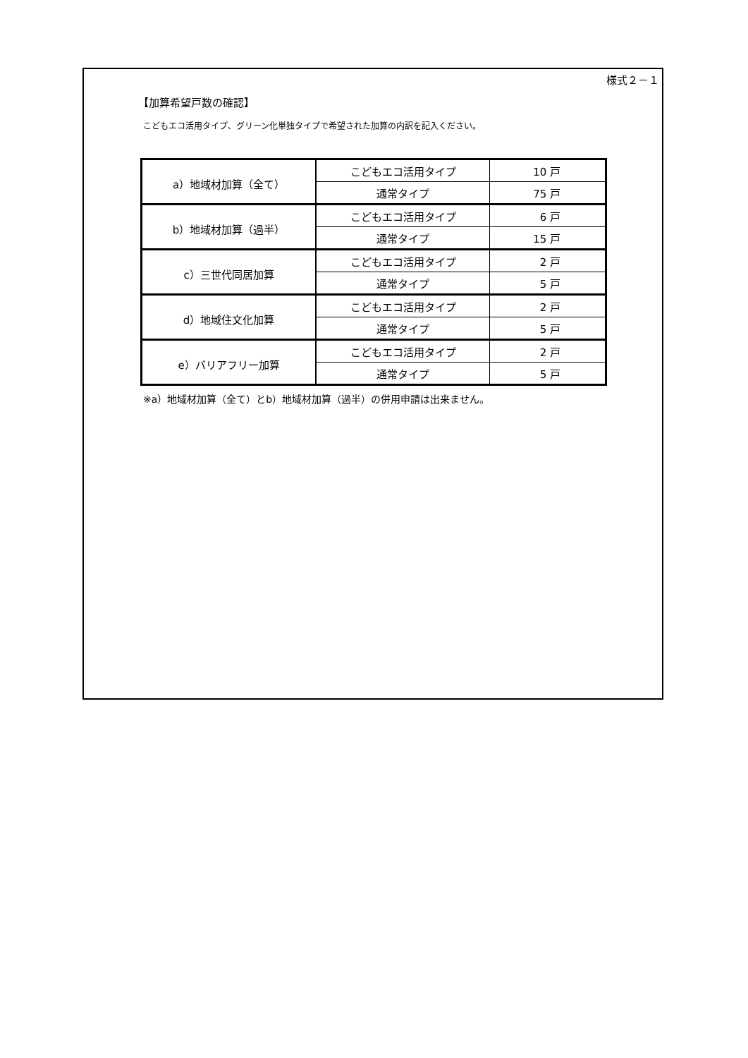様式２－１
【加算希望戸数の確認】
こどもエコ活用タイプ、グリーン化単独タイプで希望された加算の内訳を記入ください。
| a）地域材加算（全て） | こどもエコ活用タイプ | 10 戸 |
| | 通常タイプ | 75 戸 |
| b）地域材加算（過半） | こどもエコ活用タイプ | 6 戸 |
| | 通常タイプ | 15 戸 |
| c）三世代同居加算 | こどもエコ活用タイプ | 2 戸 |
| | 通常タイプ | 5 戸 |
| d）地域住文化加算 | こどもエコ活用タイプ | 2 戸 |
| | 通常タイプ | 5 戸 |
| e）バリアフリー加算 | こどもエコ活用タイプ | 2 戸 |
| | 通常タイプ | 5 戸 |
※a）地域材加算（全て）とb）地域材加算（過半）の併用申請は出来ません。